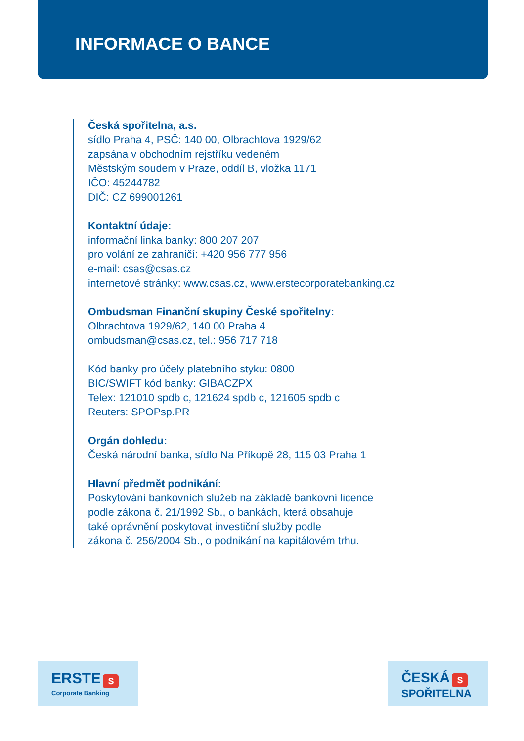INFORMACE O BANCE
Česká spořitelna, a.s.
sídlo Praha 4, PSČ: 140 00, Olbrachtova 1929/62
zapsána v obchodním rejstříku vedeném
Městským soudem v Praze, oddíl B, vložka 1171
IČO: 45244782
DIČ: CZ 699001261
Kontaktní údaje:
informační linka banky: 800 207 207
pro volání ze zahraničí: +420 956 777 956
e-mail: csas@csas.cz
internetové stránky: www.csas.cz, www.erstecorporatebanking.cz
Ombudsman Finanční skupiny České spořitelny:
Olbrachtova 1929/62, 140 00 Praha 4
ombudsman@csas.cz, tel.: 956 717 718
Kód banky pro účely platebního styku: 0800
BIC/SWIFT kód banky: GIBACZPX
Telex: 121010 spdb c, 121624 spdb c, 121605 spdb c
Reuters: SPOPsp.PR
Orgán dohledu:
Česká národní banka, sídlo Na Příkopě 28, 115 03 Praha 1
Hlavní předmět podnikání:
Poskytování bankovních služeb na základě bankovní licence
podle zákona č. 21/1992 Sb., o bankách, která obsahuje
také oprávnění poskytovat investiční služby podle
zákona č. 256/2004 Sb., o podnikání na kapitálovém trhu.
ERSTE S
Corporate Banking
ČESKÁ S
SPOŘITELNA